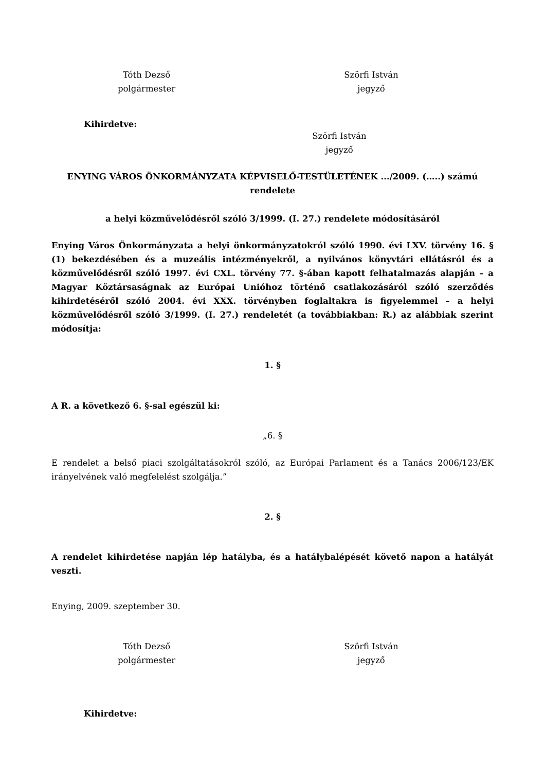Tóth Dezső
polgármester
Szörfi István
jegyző
Kihirdetve:
Szörfi István
jegyző
ENYING VÁROS ÖNKORMÁNYZATA KÉPVISELŐ-TESTÜLETÉNEK .../2009. (…..) számú rendelete
a helyi közművelődésről szóló 3/1999. (I. 27.) rendelete módosításáról
Enying Város Önkormányzata a helyi önkormányzatokról szóló 1990. évi LXV. törvény 16. § (1) bekezdésében és a muzeális intézményekről, a nyilvános könyvtári ellátásról és a közművelődésről szóló 1997. évi CXL. törvény 77. §-ában kapott felhatalmazás alapján – a Magyar Köztársaságnak az Európai Unióhoz történő csatlakozásáról szóló szerződés kihirdetéséről szóló 2004. évi XXX. törvényben foglaltakra is figyelemmel – a helyi közművelődésről szóló 3/1999. (I. 27.) rendeletét (a továbbiakban: R.) az alábbiak szerint módosítja:
1. §
A R. a következő 6. §-sal egészül ki:
„6. §
E rendelet a belső piaci szolgáltatásokról szóló, az Európai Parlament és a Tanács 2006/123/EK irányelvének való megfelelést szolgálja.”
2. §
A rendelet kihirdetése napján lép hatályba, és a hatálybalépését követő napon a hatályát veszti.
Enying, 2009. szeptember 30.
Tóth Dezső
polgármester
Szörfi István
jegyző
Kihirdetve: